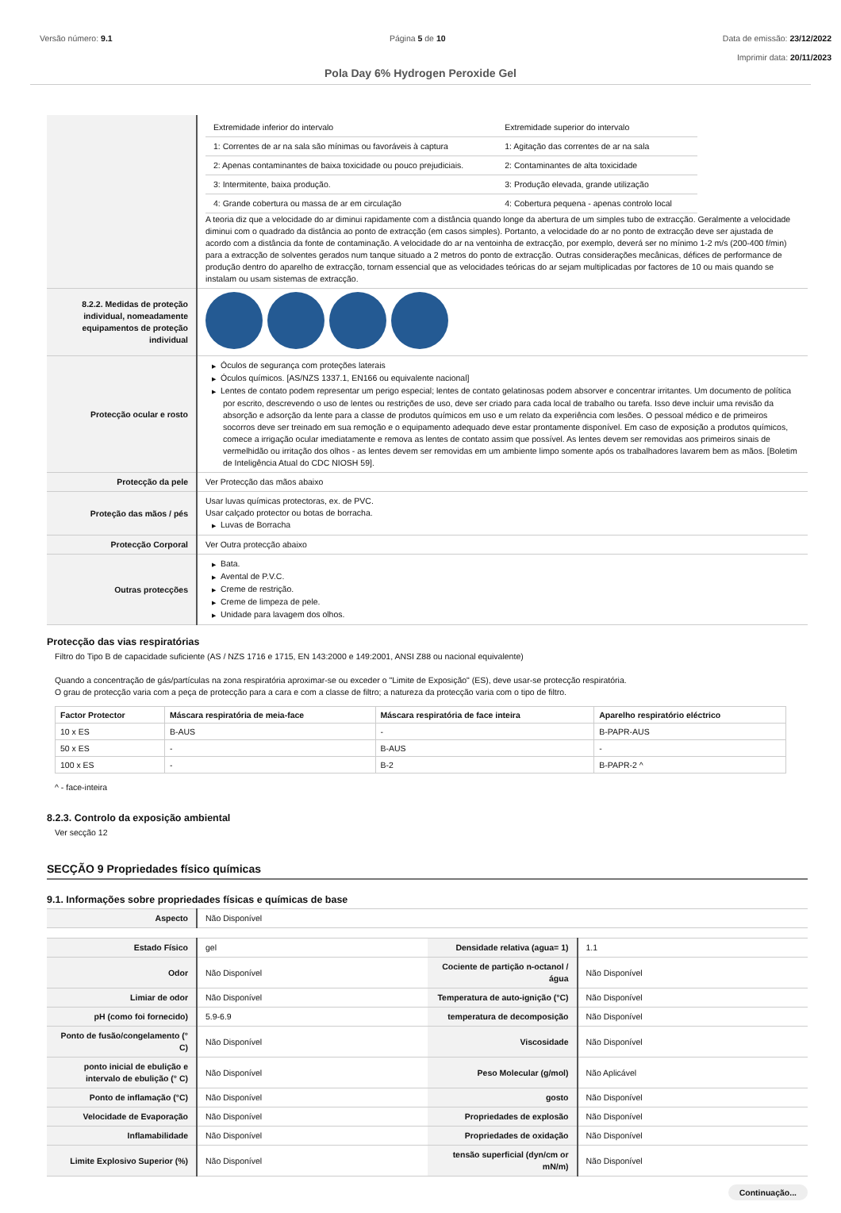Versão número: 9.1 Página 5 de 10 Data de emissão: 23/12/2022
Imprimir data: 20/11/2023
Pola Day 6% Hydrogen Peroxide Gel
| | / Extremidade inferior do intervalo / Extremidade superior do intervalo / / 1: Correntes de ar na sala são mínimas ou favoráveis à captura / 1: Agitação das correntes de ar na sala / / 2: Apenas contaminantes de baixa toxicidade ou pouco prejudiciais. / 2: Contaminantes de alta toxicidade / / 3: Intermitente, baixa produção. / 3: Produção elevada, grande utilização / / 4: Grande cobertura ou massa de ar em circulação / 4: Cobertura pequena - apenas controlo local / A teoria diz que a velocidade do ar diminui rapidamente com a distância quando longe da abertura de um simples tubo de extracção. Geralmente a velocidade diminui com o quadrado da distância ao ponto de extracção (em casos simples). Portanto, a velocidade do ar no ponto de extracção deve ser ajustada de acordo com a distância da fonte de contaminação. A velocidade do ar na ventoinha de extracção, por exemplo, deverá ser no mínimo 1-2 m/s (200-400 f/min) para a extracção de solventes gerados num tanque situado a 2 metros do ponto de extracção. Outras considerações mecânicas, défices de performance de produção dentro do aparelho de extracção, tornam essencial que as velocidades teóricas do ar sejam multiplicadas por factores de 10 ou mais quando se instalam ou usam sistemas de extracção. |
| 8.2.2. Medidas de proteção individual, nomeadamente equipamentos de proteção individual | |
| Protecção ocular e rosto | ▶ Óculos de segurança com proteções laterais ▶ Óculos químicos. [AS/NZS 1337.1, EN166 ou equivalente nacional] ▶ Lentes de contato podem representar um perigo especial; lentes de contato gelatinosas podem absorver e concentrar irritantes. Um documento de política por escrito, descrevendo o uso de lentes ou restrições de uso, deve ser criado para cada local de trabalho ou tarefa. Isso deve incluir uma revisão da absorção e adsorção da lente para a classe de produtos químicos em uso e um relato da experiência com lesões. O pessoal médico e de primeiros socorros deve ser treinado em sua remoção e o equipamento adequado deve estar prontamente disponível. Em caso de exposição a produtos químicos, comece a irrigação ocular imediatamente e remova as lentes de contato assim que possível. As lentes devem ser removidas aos primeiros sinais de vermelhidão ou irritação dos olhos - as lentes devem ser removidas em um ambiente limpo somente após os trabalhadores lavarem bem as mãos. [Boletim de Inteligência Atual do CDC NIOSH 59]. |
| Protecção da pele | Ver Protecção das mãos abaixo |
| Proteção das mãos / pés | Usar luvas químicas protectoras, ex. de PVC. Usar calçado protector ou botas de borracha. ▶ Luvas de Borracha |
| Protecção Corporal | Ver Outra protecção abaixo |
| Outras protecções | ▶ Bata. ▶ Avental de P.V.C. ▶ Creme de restrição. ▶ Creme de limpeza de pele. ▶ Unidade para lavagem dos olhos. |
Protecção das vias respiratórias
Filtro do Tipo B de capacidade suficiente (AS / NZS 1716 e 1715, EN 143:2000 e 149:2001, ANSI Z88 ou nacional equivalente)
Quando a concentração de gás/partículas na zona respiratória aproximar-se ou exceder o "Limite de Exposição" (ES), deve usar-se protecção respiratória.
O grau de protecção varia com a peça de protecção para a cara e com a classe de filtro; a natureza da protecção varia com o tipo de filtro.
| Factor Protector | Máscara respiratória de meia-face | Máscara respiratória de face inteira | Aparelho respiratório eléctrico |
| --- | --- | --- | --- |
| 10 x ES | B-AUS | - | B-PAPR-AUS |
| 50 x ES | - | B-AUS | - |
| 100 x ES | - | B-2 | B-PAPR-2 ^ |
^ - face-inteira
8.2.3. Controlo da exposição ambiental
Ver secção 12
SECÇÃO 9 Propriedades físico químicas
9.1. Informações sobre propriedades físicas e químicas de base
| Aspecto | Não Disponível |
| Estado Físico | gel | Densidade relativa (agua= 1) | 1.1 |
| Odor | Não Disponível | Cociente de partição n-octanol / água | Não Disponível |
| Limiar de odor | Não Disponível | Temperatura de auto-ignição (°C) | Não Disponível |
| pH (como foi fornecido) | 5.9-6.9 | temperatura de decomposição | Não Disponível |
| Ponto de fusão/congelamento (° C) | Não Disponível | Viscosidade | Não Disponível |
| ponto inicial de ebulição e intervalo de ebulição (° C) | Não Disponível | Peso Molecular (g/mol) | Não Aplicável |
| Ponto de inflamação (°C) | Não Disponível | gosto | Não Disponível |
| Velocidade de Evaporação | Não Disponível | Propriedades de explosão | Não Disponível |
| Inflamabilidade | Não Disponível | Propriedades de oxidação | Não Disponível |
| Limite Explosivo Superior (%) | Não Disponível | tensão superficial (dyn/cm or mN/m) | Não Disponível |
Continuação...